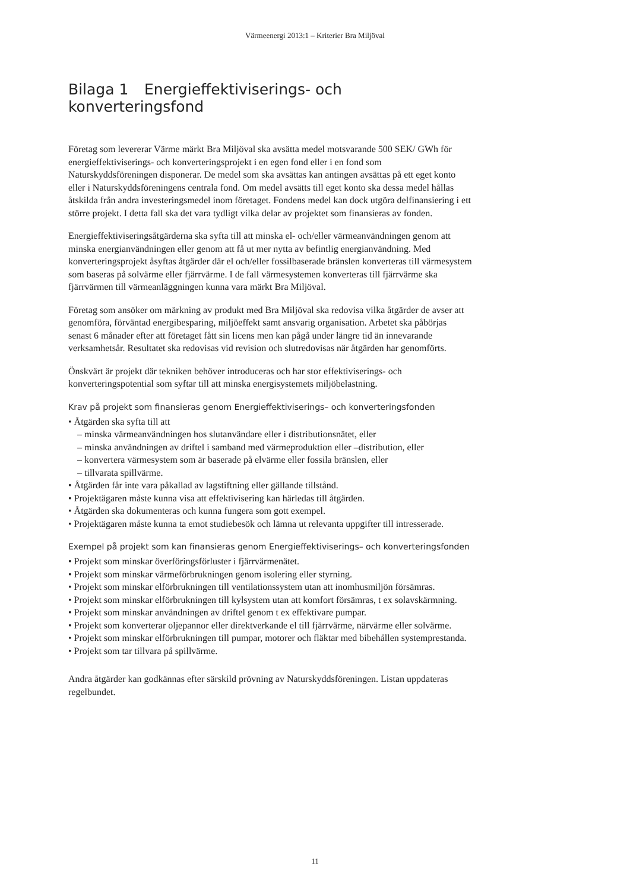Värmeenergi 2013:1 – Kriterier Bra Miljöval
Bilaga 1 Energieffektiviserings- och konverteringsfond
Företag som levererar Värme märkt Bra Miljöval ska avsätta medel motsvarande 500 SEK/ GWh för energieffektiviserings- och konverteringsprojekt i en egen fond eller i en fond som Naturskyddsföreningen disponerar. De medel som ska avsättas kan antingen avsättas på ett eget konto eller i Naturskyddsföreningens centrala fond. Om medel avsätts till eget konto ska dessa medel hållas åtskilda från andra investeringsmedel inom företaget. Fondens medel kan dock utgöra delfinansiering i ett större projekt. I detta fall ska det vara tydligt vilka delar av projektet som finansieras av fonden.
Energieffektiviseringsåtgärderna ska syfta till att minska el- och/eller värmeanvändningen genom att minska energianvändningen eller genom att få ut mer nytta av befintlig energi­användning. Med konverteringsprojekt åsyftas åtgärder där el och/eller fossilbaserade bränslen konverteras till värmesystem som baseras på solvärme eller fjärrvärme. I de fall värmesystemen konverteras till fjärrvärme ska fjärrvärmen till värmeanläggningen kunna vara märkt Bra Miljöval.
Företag som ansöker om märkning av produkt med Bra Miljöval ska redovisa vilka åtgärder de avser att genomföra, förväntad energibesparing, miljöeffekt samt ansvarig organisation. Arbetet ska påbörjas senast 6 månader efter att företaget fått sin licens men kan pågå under längre tid än innevarande verksamhetsår. Resultatet ska redovisas vid revision och slut­redovisas när åtgärden har genomförts.
Önskvärt är projekt där tekniken behöver introduceras och har stor effektiviserings- och konverteringspotential som syftar till att minska energisystemets miljöbelastning.
Krav på projekt som finansieras genom Energieffektiviserings– och konverteringsfonden
• Åtgärden ska syfta till att
– minska värmeanvändningen hos slutanvändare eller i distributionsnätet, eller
– minska användningen av driftel i samband med värmeproduktion eller –distribution, eller
– konvertera värmesystem som är baserade på elvärme eller fossila bränslen, eller
– tillvarata spillvärme.
• Åtgärden får inte vara påkallad av lagstiftning eller gällande tillstånd.
• Projektägaren måste kunna visa att effektivisering kan härledas till åtgärden.
• Åtgärden ska dokumenteras och kunna fungera som gott exempel.
• Projektägaren måste kunna ta emot studiebesök och lämna ut relevanta uppgifter till intresserade.
Exempel på projekt som kan finansieras genom Energieffektiviserings– och konverteringsfonden
• Projekt som minskar överföringsförluster i fjärrvärmenätet.
• Projekt som minskar värmeförbrukningen genom isolering eller styrning.
• Projekt som minskar elförbrukningen till ventilationssystem utan att inomhusmiljön försämras.
• Projekt som minskar elförbrukningen till kylsystem utan att komfort försämras, t ex solavskärmning.
• Projekt som minskar användningen av driftel genom t ex effektivare pumpar.
• Projekt som konverterar oljepannor eller direktverkande el till fjärrvärme, närvärme eller solvärme.
• Projekt som minskar elförbrukningen till pumpar, motorer och fläktar med bibehållen systemprestanda.
• Projekt som tar tillvara på spillvärme.
Andra åtgärder kan godkännas efter särskild prövning av Naturskyddsföreningen. Listan uppdateras regelbundet.
11